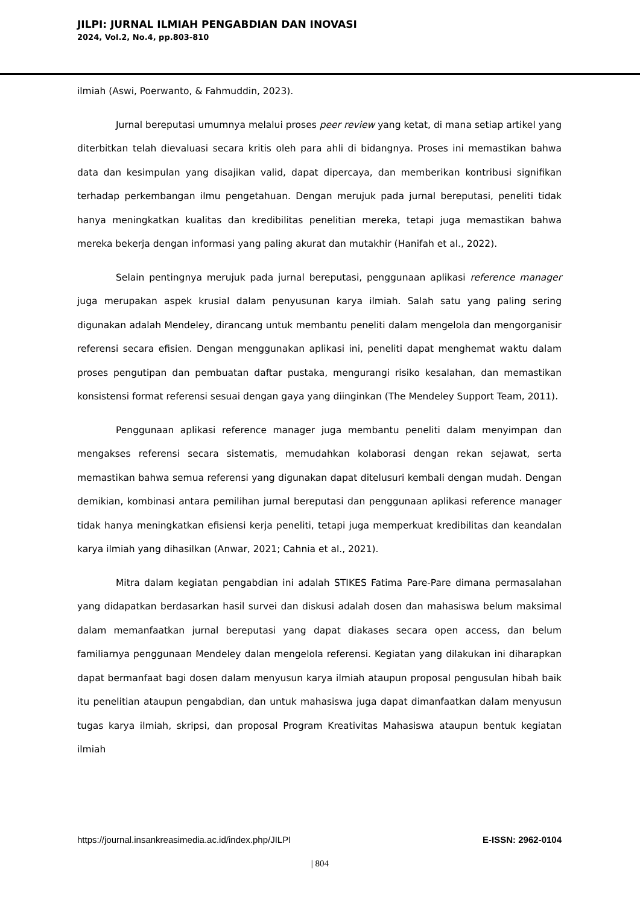JILPI: JURNAL ILMIAH PENGABDIAN DAN INOVASI
2024, Vol.2, No.4, pp.803-810
ilmiah (Aswi, Poerwanto, & Fahmuddin, 2023).
Jurnal bereputasi umumnya melalui proses peer review yang ketat, di mana setiap artikel yang diterbitkan telah dievaluasi secara kritis oleh para ahli di bidangnya. Proses ini memastikan bahwa data dan kesimpulan yang disajikan valid, dapat dipercaya, dan memberikan kontribusi signifikan terhadap perkembangan ilmu pengetahuan. Dengan merujuk pada jurnal bereputasi, peneliti tidak hanya meningkatkan kualitas dan kredibilitas penelitian mereka, tetapi juga memastikan bahwa mereka bekerja dengan informasi yang paling akurat dan mutakhir (Hanifah et al., 2022).
Selain pentingnya merujuk pada jurnal bereputasi, penggunaan aplikasi reference manager juga merupakan aspek krusial dalam penyusunan karya ilmiah. Salah satu yang paling sering digunakan adalah Mendeley, dirancang untuk membantu peneliti dalam mengelola dan mengorganisir referensi secara efisien. Dengan menggunakan aplikasi ini, peneliti dapat menghemat waktu dalam proses pengutipan dan pembuatan daftar pustaka, mengurangi risiko kesalahan, dan memastikan konsistensi format referensi sesuai dengan gaya yang diinginkan (The Mendeley Support Team, 2011).
Penggunaan aplikasi reference manager juga membantu peneliti dalam menyimpan dan mengakses referensi secara sistematis, memudahkan kolaborasi dengan rekan sejawat, serta memastikan bahwa semua referensi yang digunakan dapat ditelusuri kembali dengan mudah. Dengan demikian, kombinasi antara pemilihan jurnal bereputasi dan penggunaan aplikasi reference manager tidak hanya meningkatkan efisiensi kerja peneliti, tetapi juga memperkuat kredibilitas dan keandalan karya ilmiah yang dihasilkan (Anwar, 2021; Cahnia et al., 2021).
Mitra dalam kegiatan pengabdian ini adalah STIKES Fatima Pare-Pare dimana permasalahan yang didapatkan berdasarkan hasil survei dan diskusi adalah dosen dan mahasiswa belum maksimal dalam memanfaatkan jurnal bereputasi yang dapat diakases secara open access, dan belum familiarnya penggunaan Mendeley dalan mengelola referensi. Kegiatan yang dilakukan ini diharapkan dapat bermanfaat bagi dosen dalam menyusun karya ilmiah ataupun proposal pengusulan hibah baik itu penelitian ataupun pengabdian, dan untuk mahasiswa juga dapat dimanfaatkan dalam menyusun tugas karya ilmiah, skripsi, dan proposal Program Kreativitas Mahasiswa ataupun bentuk kegiatan ilmiah
https://journal.insankreasimedia.ac.id/index.php/JILPI E-ISSN: 2962-0104
| 804